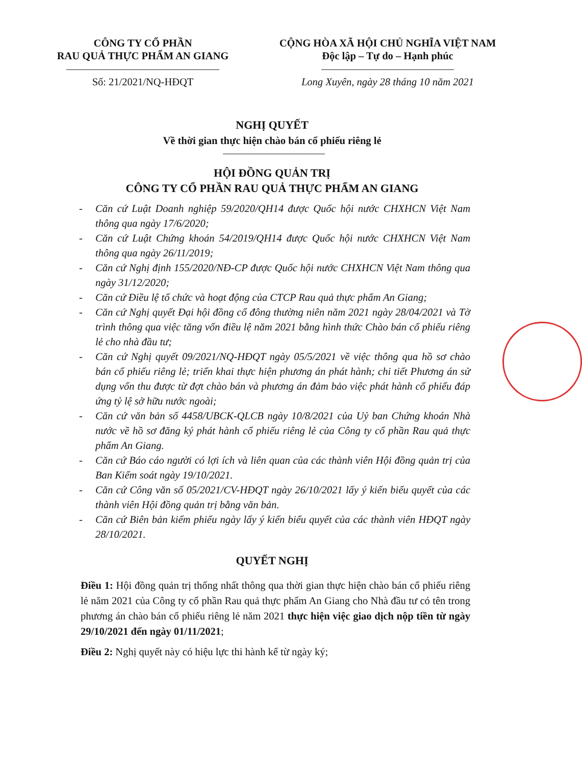CÔNG TY CỔ PHẦN
RAU QUẢ THỰC PHẨM AN GIANG
CỘNG HÒA XÃ HỘI CHỦ NGHĨA VIỆT NAM
Độc lập – Tự do – Hạnh phúc
Số: 21/2021/NQ-HĐQT Long Xuyên, ngày 28 tháng 10 năm 2021
NGHỊ QUYẾT
Về thời gian thực hiện chào bán cổ phiếu riêng lẻ
HỘI ĐỒNG QUẢN TRỊ
CÔNG TY CỔ PHẦN RAU QUẢ THỰC PHẨM AN GIANG
- Căn cứ Luật Doanh nghiệp 59/2020/QH14 được Quốc hội nước CHXHCN Việt Nam thông qua ngày 17/6/2020;
- Căn cứ Luật Chứng khoán 54/2019/QH14 được Quốc hội nước CHXHCN Việt Nam thông qua ngày 26/11/2019;
- Căn cứ Nghị định 155/2020/NĐ-CP được Quốc hội nước CHXHCN Việt Nam thông qua ngày 31/12/2020;
- Căn cứ Điều lệ tổ chức và hoạt động của CTCP Rau quả thực phẩm An Giang;
- Căn cứ Nghị quyết Đại hội đồng cổ đông thường niên năm 2021 ngày 28/04/2021 và Tờ trình thông qua việc tăng vốn điều lệ năm 2021 bằng hình thức Chào bán cổ phiếu riêng lẻ cho nhà đầu tư;
- Căn cứ Nghị quyết 09/2021/NQ-HĐQT ngày 05/5/2021 về việc thông qua hồ sơ chào bán cổ phiếu riêng lẻ; triển khai thực hiện phương án phát hành; chi tiết Phương án sử dụng vốn thu được từ đợt chào bán và phương án đảm bảo việc phát hành cổ phiếu đáp ứng tỷ lệ sở hữu nước ngoài;
- Căn cứ văn bản số 4458/UBCK-QLCB ngày 10/8/2021 của Uỷ ban Chứng khoán Nhà nước về hồ sơ đăng ký phát hành cổ phiếu riêng lẻ của Công ty cổ phần Rau quả thực phẩm An Giang.
- Căn cứ Báo cáo người có lợi ích và liên quan của các thành viên Hội đồng quản trị của Ban Kiểm soát ngày 19/10/2021.
- Căn cứ Công văn số 05/2021/CV-HĐQT ngày 26/10/2021 lấy ý kiến biểu quyết của các thành viên Hội đồng quản trị bằng văn bản.
- Căn cứ Biên bản kiểm phiếu ngày lấy ý kiến biểu quyết của các thành viên HĐQT ngày 28/10/2021.
QUYẾT NGHỊ
Điều 1: Hội đồng quản trị thống nhất thông qua thời gian thực hiện chào bán cổ phiếu riêng lẻ năm 2021 của Công ty cổ phần Rau quả thực phẩm An Giang cho Nhà đầu tư có tên trong phương án chào bán cổ phiếu riêng lẻ năm 2021 thực hiện việc giao dịch nộp tiền từ ngày 29/10/2021 đến ngày 01/11/2021;
Điều 2: Nghị quyết này có hiệu lực thi hành kể từ ngày ký;